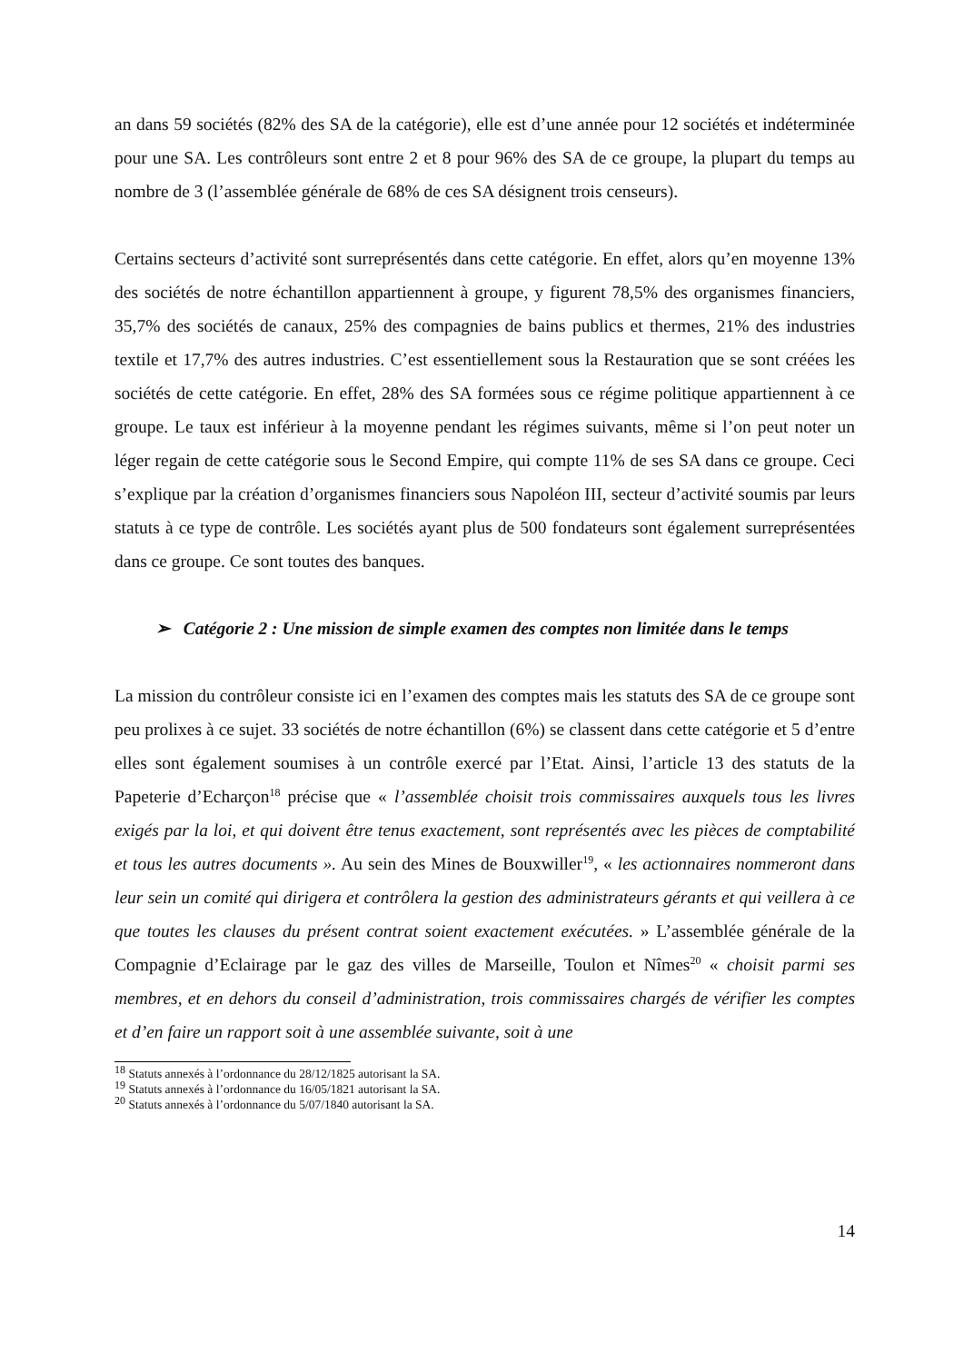an dans 59 sociétés (82% des SA de la catégorie), elle est d’une année pour 12 sociétés et indéterminée pour une SA. Les contrôleurs sont entre 2 et 8 pour 96% des SA de ce groupe, la plupart du temps au nombre de 3 (l’assemblée générale de 68% de ces SA désignent trois censeurs).
Certains secteurs d’activité sont surreprésentés dans cette catégorie. En effet, alors qu’en moyenne 13% des sociétés de notre échantillon appartiennent à groupe, y figurent 78,5% des organismes financiers, 35,7% des sociétés de canaux, 25% des compagnies de bains publics et thermes, 21% des industries textile et 17,7% des autres industries. C’est essentiellement sous la Restauration que se sont créées les sociétés de cette catégorie. En effet, 28% des SA formées sous ce régime politique appartiennent à ce groupe. Le taux est inférieur à la moyenne pendant les régimes suivants, même si l’on peut noter un léger regain de cette catégorie sous le Second Empire, qui compte 11% de ses SA dans ce groupe. Ceci s’explique par la création d’organismes financiers sous Napoléon III, secteur d’activité soumis par leurs statuts à ce type de contrôle. Les sociétés ayant plus de 500 fondateurs sont également surreprésentées dans ce groupe. Ce sont toutes des banques.
➢ Catégorie 2 : Une mission de simple examen des comptes non limitée dans le temps
La mission du contrôleur consiste ici en l’examen des comptes mais les statuts des SA de ce groupe sont peu prolixes à ce sujet. 33 sociétés de notre échantillon (6%) se classent dans cette catégorie et 5 d’entre elles sont également soumises à un contrôle exercé par l’Etat. Ainsi, l’article 13 des statuts de la Papeterie d’Echarçon<sup>18</sup> précise que « l’assemblée choisit trois commissaires auxquels tous les livres exigés par la loi, et qui doivent être tenus exactement, sont représentés avec les pièces de comptabilité et tous les autres documents ». Au sein des Mines de Bouxwiller<sup>19</sup>, « les actionnaires nommeront dans leur sein un comité qui dirigera et contrôlera la gestion des administrateurs gérants et qui veillera à ce que toutes les clauses du présent contrat soient exactement exécutées. » L’assemblée générale de la Compagnie d’Eclairage par le gaz des villes de Marseille, Toulon et Nîmes<sup>20</sup> « choisit parmi ses membres, et en dehors du conseil d’administration, trois commissaires chargés de vérifier les comptes et d’en faire un rapport soit à une assemblée suivante, soit à une
<sup>18</sup> Statuts annexés à l’ordonnance du 28/12/1825 autorisant la SA.
<sup>19</sup> Statuts annexés à l’ordonnance du 16/05/1821 autorisant la SA.
<sup>20</sup> Statuts annexés à l’ordonnance du 5/07/1840 autorisant la SA.
14